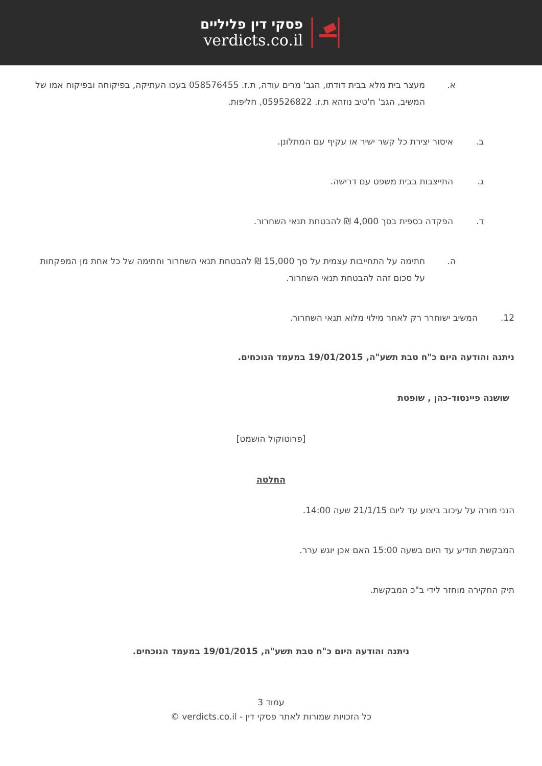פסקי דין פליליים
verdicts.co.il
א. מעצר בית מלא בבית דודתו, הגב' מרים עודה, ת.ז. 058576455 בעכו העתיקה, בפיקוחה ובפיקוח אמו של המשיב, הגב' ח'טיב נוזהא ת.ז. 059526822, חליפות.
ב. איסור יצירת כל קשר ישיר או עקיף עם המתלונן.
ג. התייצבות בבית משפט עם דרישה.
ד. הפקדה כספית בסך 4,000 ₪ להבטחת תנאי השחרור.
ה. חתימה על התחייבות עצמית על סך 15,000 ₪ להבטחת תנאי השחרור וחתימה של כל אחת מן המפקחות על סכום זהה להבטחת תנאי השחרור.
12. המשיב ישוחרר רק לאחר מילוי מלוא תנאי השחרור.
ניתנה והודעה היום כ"ח טבת תשע"ה, 19/01/2015 במעמד הנוכחים.
שושנה פיינסוד-כהן , שופטת
[פרוטוקול הושמט]
החלטה
הנני מורה על עיכוב ביצוע עד ליום 21/1/15 שעה 14:00.
המבקשת תודיע עד היום בשעה 15:00 האם אכן יוגש ערר.
תיק החקירה מוחזר לידי ב"כ המבקשת.
ניתנה והודעה היום כ"ח טבת תשע"ה, 19/01/2015 במעמד הנוכחים.
עמוד 3
כל הזכויות שמורות לאתר פסקי דין - verdicts.co.il ©